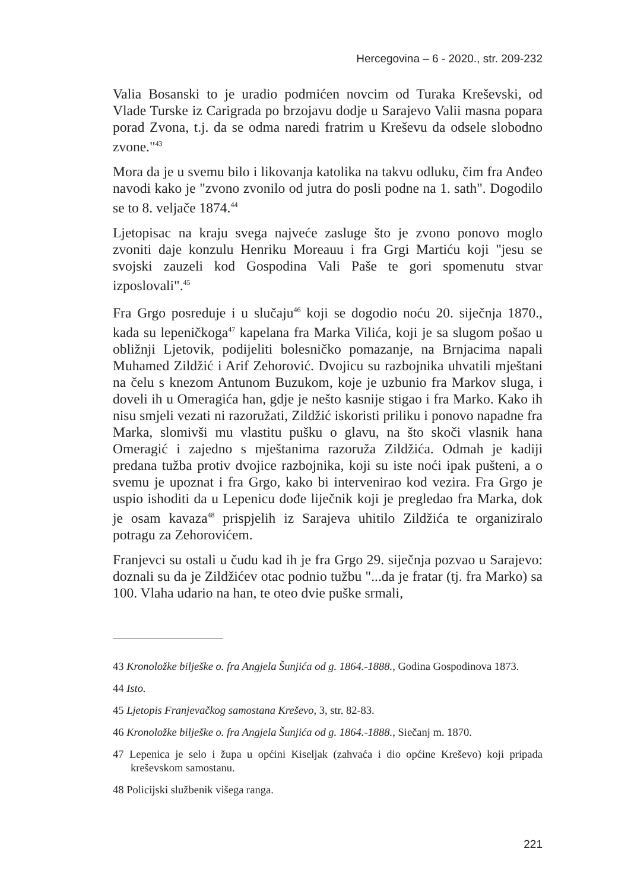Hercegovina – 6 - 2020., str. 209-232
Valia Bosanski to je uradio podmićen novcim od Turaka Kreševski, od Vlade Turske iz Carigrada po brzojavu dodje u Sarajevo Valii masna popara porad Zvona, t.j. da se odma naredi fratrim u Kreševu da odsele slobodno zvone."<sup>43</sup>
Mora da je u svemu bilo i likovanja katolika na takvu odluku, čim fra Anđeo navodi kako je "zvono zvonilo od jutra do posli podne na 1. sath". Dogodilo se to 8. veljače 1874.<sup>44</sup>
Ljetopisac na kraju svega najveće zasluge što je zvono ponovo moglo zvoniti daje konzulu Henriku Moreauu i fra Grgi Martiću koji "jesu se svojski zauzeli kod Gospodina Vali Paše te gori spomenutu stvar izposlovali".<sup>45</sup>
Fra Grgo posreduje i u slučaju<sup>46</sup> koji se dogodio noću 20. siječnja 1870., kada su lepeničkoga<sup>47</sup> kapelana fra Marka Vilića, koji je sa slugom pošao u obližnji Ljetovik, podijeliti bolesničko pomazanje, na Brnjacima napali Muhamed Zildžić i Arif Zehorović. Dvojicu su razbojnika uhvatili mještani na čelu s knezom Antunom Buzukom, koje je uzbunio fra Markov sluga, i doveli ih u Omeragića han, gdje je nešto kasnije stigao i fra Marko. Kako ih nisu smjeli vezati ni razoružati, Zildžić iskoristi priliku i ponovo napadne fra Marka, slomivši mu vlastitu pušku o glavu, na što skoči vlasnik hana Omeragić i zajedno s mještanima razoruža Zildžića. Odmah je kadiji predana tužba protiv dvojice razbojnika, koji su iste noći ipak pušteni, a o svemu je upoznat i fra Grgo, kako bi intervenirao kod vezira. Fra Grgo je uspio ishoditi da u Lepenicu dođe liječnik koji je pregledao fra Marka, dok je osam kavaza<sup>48</sup> prispjelih iz Sarajeva uhitilo Zildžića te organiziralo potragu za Zehorovićem.
Franjevci su ostali u čudu kad ih je fra Grgo 29. siječnja pozvao u Sarajevo: doznali su da je Zildžićev otac podnio tužbu "...da je fratar (tj. fra Marko) sa 100. Vlaha udario na han, te oteo dvie puške srmali,
43 Kronoložke bilješke o. fra Angjela Šunjića od g. 1864.-1888., Godina Gospodinova 1873.
44 Isto.
45 Ljetopis Franjevačkog samostana Kreševo, 3, str. 82-83.
46 Kronoložke bilješke o. fra Angjela Šunjića od g. 1864.-1888., Siečanj m. 1870.
47 Lepenica je selo i župa u općini Kiseljak (zahvaća i dio općine Kreševo) koji pripada kreševskom samostanu.
48 Policijski službenik višega ranga.
221